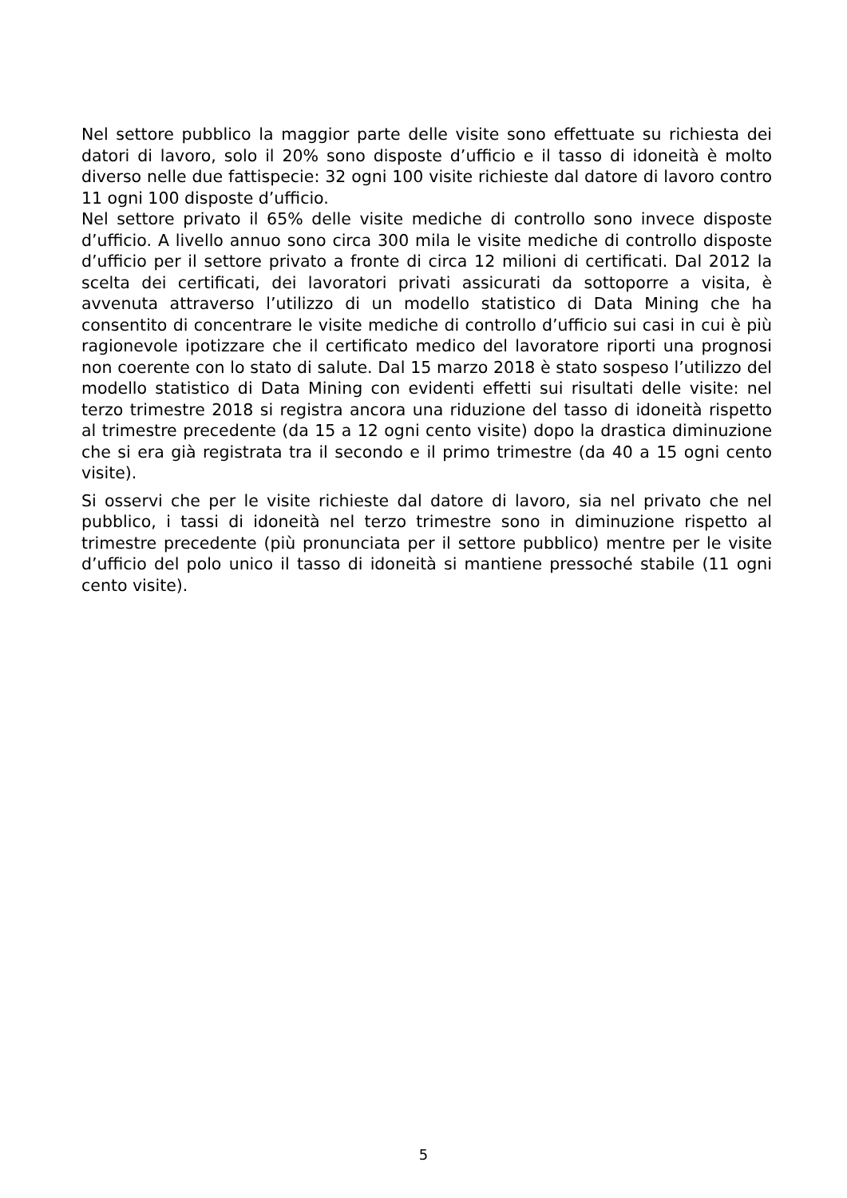Nel settore pubblico la maggior parte delle visite sono effettuate su richiesta dei datori di lavoro, solo il 20% sono disposte d’ufficio e il tasso di idoneità è molto diverso nelle due fattispecie: 32 ogni 100 visite richieste dal datore di lavoro contro 11 ogni 100 disposte d’ufficio.
Nel settore privato il 65% delle visite mediche di controllo sono invece disposte d’ufficio. A livello annuo sono circa 300 mila le visite mediche di controllo disposte d’ufficio per il settore privato a fronte di circa 12 milioni di certificati. Dal 2012 la scelta dei certificati, dei lavoratori privati assicurati da sottoporre a visita, è avvenuta attraverso l’utilizzo di un modello statistico di Data Mining che ha consentito di concentrare le visite mediche di controllo d’ufficio sui casi in cui è più ragionevole ipotizzare che il certificato medico del lavoratore riporti una prognosi non coerente con lo stato di salute. Dal 15 marzo 2018 è stato sospeso l’utilizzo del modello statistico di Data Mining con evidenti effetti sui risultati delle visite: nel terzo trimestre 2018 si registra ancora una riduzione del tasso di idoneità rispetto al trimestre precedente (da 15 a 12 ogni cento visite) dopo la drastica diminuzione che si era già registrata tra il secondo e il primo trimestre (da 40 a 15 ogni cento visite).
Si osservi che per le visite richieste dal datore di lavoro, sia nel privato che nel pubblico, i tassi di idoneità nel terzo trimestre sono in diminuzione rispetto al trimestre precedente (più pronunciata per il settore pubblico) mentre per le visite d’ufficio del polo unico il tasso di idoneità si mantiene pressoché stabile (11 ogni cento visite).
5